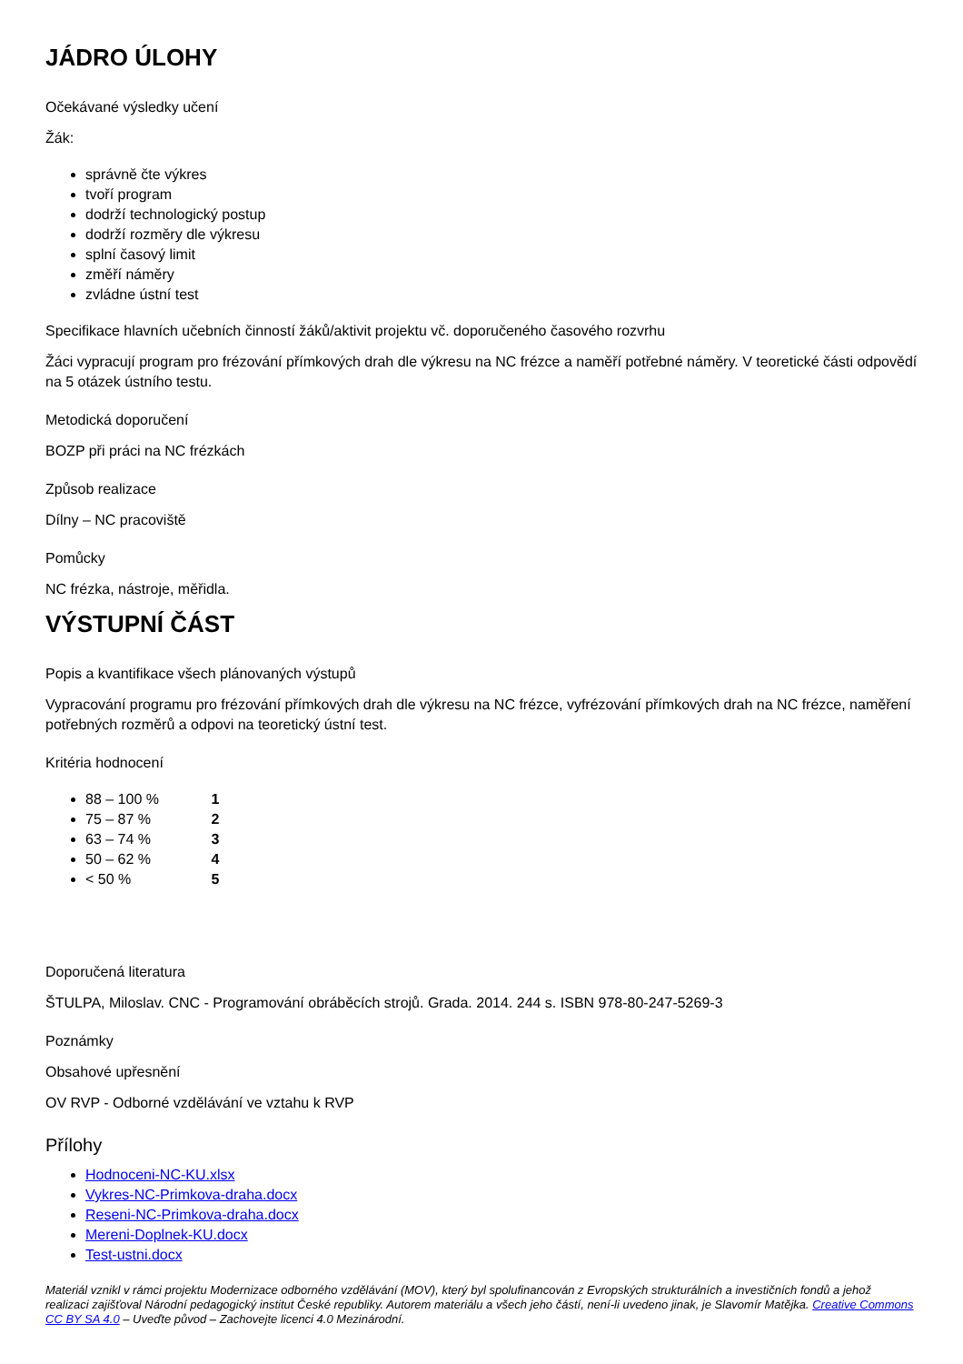JÁDRO ÚLOHY
Očekávané výsledky učení
Žák:
správně čte výkres
tvoří program
dodrží technologický postup
dodrží rozměry dle výkresu
splní časový limit
změří náměry
zvládne ústní test
Specifikace hlavních učebních činností žáků/aktivit projektu vč. doporučeného časového rozvrhu
Žáci vypracují program pro frézování přímkových drah dle výkresu na NC frézce a naměří potřebné náměry. V teoretické části odpovědí na 5 otázek ústního testu.
Metodická doporučení
BOZP při práci na NC frézkách
Způsob realizace
Dílny – NC pracoviště
Pomůcky
NC frézka, nástroje, měřidla.
VÝSTUPNÍ ČÁST
Popis a kvantifikace všech plánovaných výstupů
Vypracování programu pro frézování přímkových drah dle výkresu na NC frézce, vyfrézování přímkových drah na NC frézce, naměření potřebných rozměrů a odpovi na teoretický ústní test.
Kritéria hodnocení
88 – 100 % 1
75 – 87 % 2
63 – 74 % 3
50 – 62 % 4
< 50 % 5
Doporučená literatura
ŠTULPA, Miloslav. CNC - Programování obráběcích strojů. Grada. 2014. 244 s. ISBN 978-80-247-5269-3
Poznámky
Obsahové upřesnění
OV RVP - Odborné vzdělávání ve vztahu k RVP
Přílohy
Hodnoceni-NC-KU.xlsx
Vykres-NC-Primkova-draha.docx
Reseni-NC-Primkova-draha.docx
Mereni-Doplnek-KU.docx
Test-ustni.docx
Materiál vznikl v rámci projektu Modernizace odborného vzdělávání (MOV), který byl spolufinancován z Evropských strukturálních a investičních fondů a jehož realizaci zajišťoval Národní pedagogický institut České republiky. Autorem materiálu a všech jeho částí, není-li uvedeno jinak, je Slavomír Matějka. Creative Commons CC BY SA 4.0 – Uveďte původ – Zachovejte licenci 4.0 Mezinárodní.